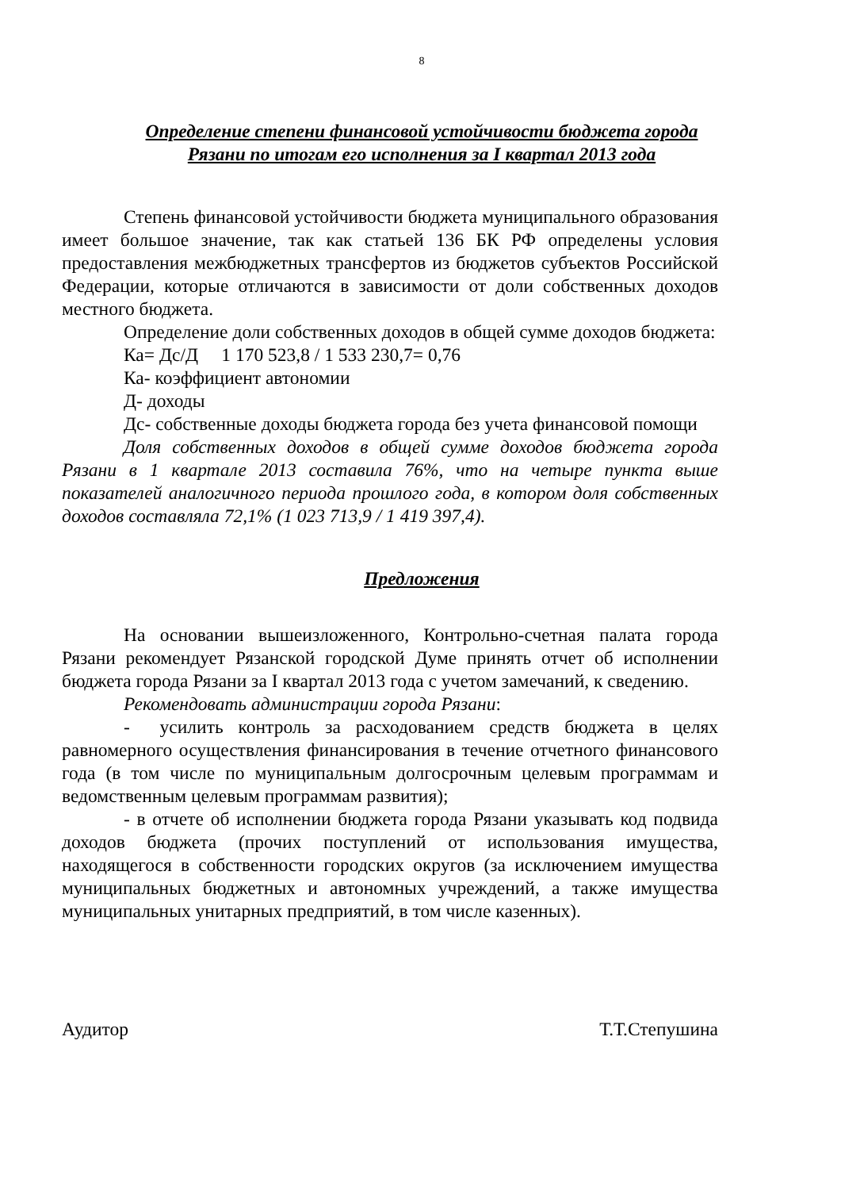8
Определение степени финансовой устойчивости бюджета города Рязани по итогам его исполнения за I квартал 2013 года
Степень финансовой устойчивости бюджета муниципального образования имеет большое значение, так как статьей 136 БК РФ определены условия предоставления межбюджетных трансфертов из бюджетов субъектов Российской Федерации, которые отличаются в зависимости от доли собственных доходов местного бюджета.
Определение доли собственных доходов в общей сумме доходов бюджета:
Ка= Дс/Д 1 170 523,8 / 1 533 230,7= 0,76
Ка- коэффициент автономии
Д- доходы
Дс- собственные доходы бюджета города без учета финансовой помощи
Доля собственных доходов в общей сумме доходов бюджета города Рязани в 1 квартале 2013 составила 76%, что на четыре пункта выше показателей аналогичного периода прошлого года, в котором доля собственных доходов составляла 72,1% (1 023 713,9 / 1 419 397,4).
Предложения
На основании вышеизложенного, Контрольно-счетная палата города Рязани рекомендует Рязанской городской Думе принять отчет об исполнении бюджета города Рязани за I квартал 2013 года с учетом замечаний, к сведению.
Рекомендовать администрации города Рязани:
- усилить контроль за расходованием средств бюджета в целях равномерного осуществления финансирования в течение отчетного финансового года (в том числе по муниципальным долгосрочным целевым программам и ведомственным целевым программам развития);
- в отчете об исполнении бюджета города Рязани указывать код подвида доходов бюджета (прочих поступлений от использования имущества, находящегося в собственности городских округов (за исключением имущества муниципальных бюджетных и автономных учреждений, а также имущества муниципальных унитарных предприятий, в том числе казенных).
Аудитор Т.Т.Степушина